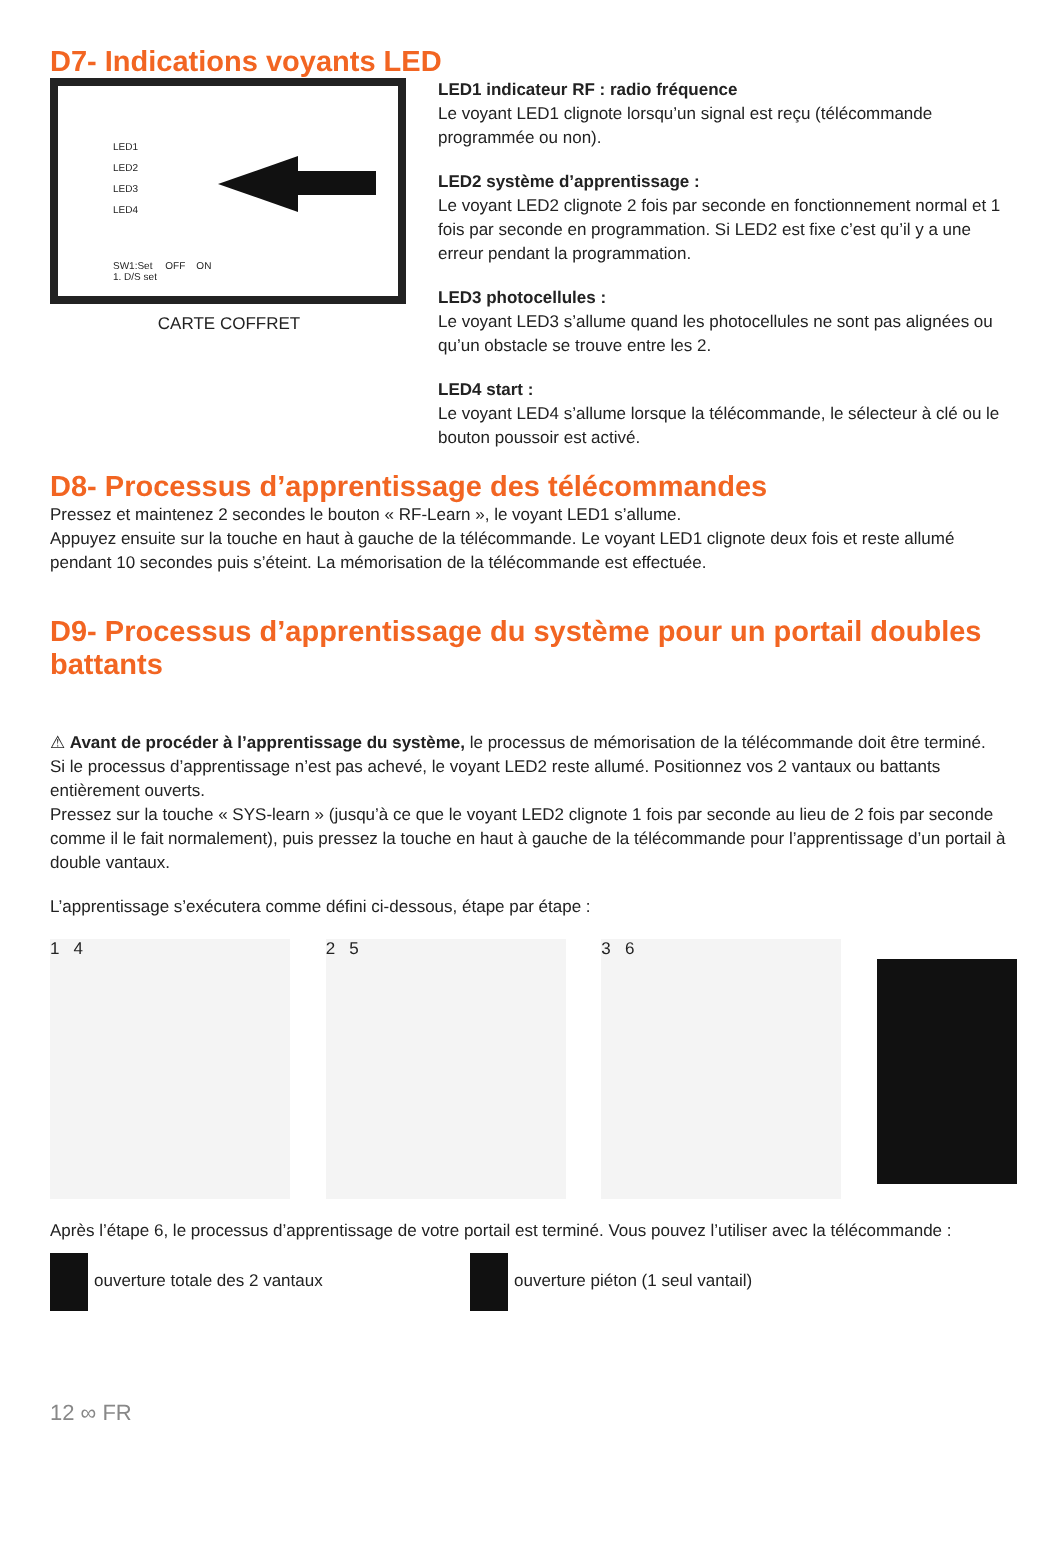D7- Indications voyants LED
LED1
LED2
LED3
LED4
SW1:Set OFF ON
1. D/S set
CARTE COFFRET
LED1 indicateur RF : radio fréquence
Le voyant LED1 clignote lorsqu’un signal est reçu (télécommande programmée ou non).
LED2 système d’apprentissage :
Le voyant LED2 clignote 2 fois par seconde en fonctionnement normal et 1 fois par seconde en programmation. Si LED2 est fixe c’est qu’il y a une erreur pendant la programmation.
LED3 photocellules :
Le voyant LED3 s’allume quand les photocellules ne sont pas alignées ou qu’un obstacle se trouve entre les 2.
LED4 start :
Le voyant LED4 s’allume lorsque la télécommande, le sélecteur à clé ou le bouton poussoir est activé.
D8- Processus d’apprentissage des télécommandes
Pressez et maintenez 2 secondes le bouton « RF-Learn », le voyant LED1 s’allume.
Appuyez ensuite sur la touche en haut à gauche de la télécommande. Le voyant LED1 clignote deux fois et reste allumé pendant 10 secondes puis s’éteint. La mémorisation de la télécommande est effectuée.
D9- Processus d’apprentissage du système pour un portail doubles battants
⚠ Avant de procéder à l’apprentissage du système, le processus de mémorisation de la télécommande doit être terminé.
Si le processus d’apprentissage n’est pas achevé, le voyant LED2 reste allumé. Positionnez vos 2 vantaux ou battants entièrement ouverts.
Pressez sur la touche « SYS-learn » (jusqu’à ce que le voyant LED2 clignote 1 fois par seconde au lieu de 2 fois par seconde comme il le fait normalement), puis pressez la touche en haut à gauche de la télécommande pour l’apprentissage d’un portail à double vantaux.
L’apprentissage s’exécutera comme défini ci-dessous, étape par étape :
1 4 2 5 3 6
Après l’étape 6, le processus d’apprentissage de votre portail est terminé. Vous pouvez l’utiliser avec la télécommande :
ouverture totale des 2 vantaux ouverture piéton (1 seul vantail)
12 ∞ FR